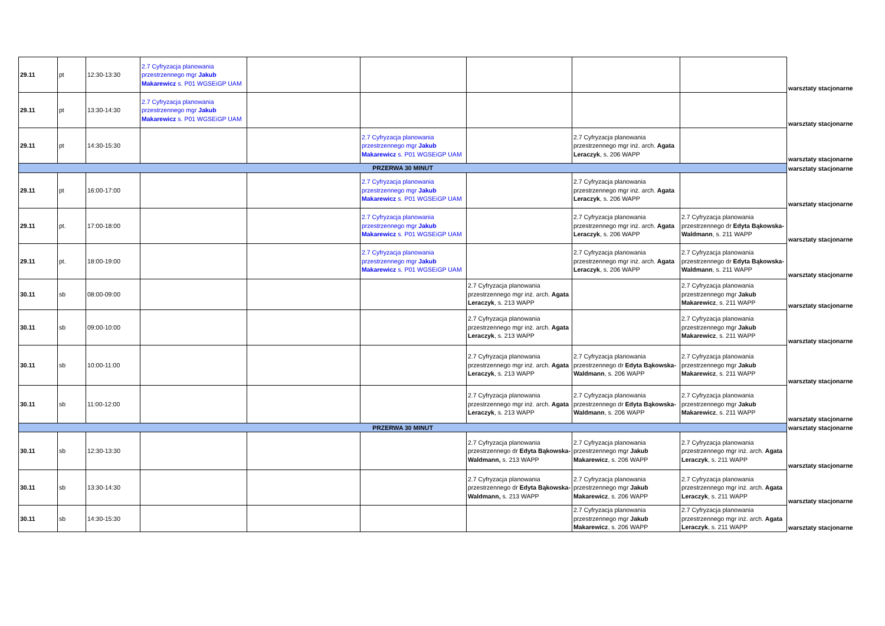| 29.11 | pt | 12:30-13:30 | 2.7 Cyfryzacja planowania przestrzennego mgr Jakub Makarewicz s. P01 WGSEiGP UAM | | | | | | warsztaty stacjonarne |
| 29.11 | pt | 13:30-14:30 | 2.7 Cyfryzacja planowania przestrzennego mgr Jakub Makarewicz s. P01 WGSEiGP UAM | | | | | | warsztaty stacjonarne |
| 29.11 | pt | 14:30-15:30 | | | 2.7 Cyfryzacja planowania przestrzennego mgr Jakub Makarewicz s. P01 WGSEiGP UAM | | 2.7 Cyfryzacja planowania przestrzennego mgr inż. arch. Agata Leraczyk , s. 206 WAPP | | warsztaty stacjonarne |
| PRZERWA 30 MINUT | | | | | | | | | warsztaty stacjonarne |
| 29.11 | pt | 16:00-17:00 | | | 2.7 Cyfryzacja planowania przestrzennego mgr Jakub Makarewicz s. P01 WGSEiGP UAM | | 2.7 Cyfryzacja planowania przestrzennego mgr inż. arch. Agata Leraczyk , s. 206 WAPP | | warsztaty stacjonarne |
| 29.11 | pt. | 17:00-18:00 | | | 2.7 Cyfryzacja planowania przestrzennego mgr Jakub Makarewicz s. P01 WGSEiGP UAM | | 2.7 Cyfryzacja planowania przestrzennego mgr inż. arch. Agata Leraczyk , s. 206 WAPP | 2.7 Cyfryzacja planowania przestrzennego dr Edyta Bąkowska-Waldmann , s. 211 WAPP | warsztaty stacjonarne |
| 29.11 | pt. | 18:00-19:00 | | | 2.7 Cyfryzacja planowania przestrzennego mgr Jakub Makarewicz s. P01 WGSEiGP UAM | | 2.7 Cyfryzacja planowania przestrzennego mgr inż. arch. Agata Leraczyk , s. 206 WAPP | 2.7 Cyfryzacja planowania przestrzennego dr Edyta Bąkowska-Waldmann , s. 211 WAPP | warsztaty stacjonarne |
| 30.11 | sb | 08:00-09:00 | | | | 2.7 Cyfryzacja planowania przestrzennego mgr inż. arch. Agata Leraczyk , s. 213 WAPP | | 2.7 Cyfryzacja planowania przestrzennego mgr Jakub Makarewicz , s. 211 WAPP | warsztaty stacjonarne |
| 30.11 | sb | 09:00-10:00 | | | | 2.7 Cyfryzacja planowania przestrzennego mgr inż. arch. Agata Leraczyk , s. 213 WAPP | | 2.7 Cyfryzacja planowania przestrzennego mgr Jakub Makarewicz , s. 211 WAPP | warsztaty stacjonarne |
| 30.11 | sb | 10:00-11:00 | | | | 2.7 Cyfryzacja planowania przestrzennego mgr inż. arch. Agata Leraczyk , s. 213 WAPP | 2.7 Cyfryzacja planowania przestrzennego dr Edyta Bąkowska-Waldmann , s. 206 WAPP | 2.7 Cyfryzacja planowania przestrzennego mgr Jakub Makarewicz , s. 211 WAPP | warsztaty stacjonarne |
| 30.11 | sb | 11:00-12:00 | | | | 2.7 Cyfryzacja planowania przestrzennego mgr inż. arch. Agata Leraczyk , s. 213 WAPP | 2.7 Cyfryzacja planowania przestrzennego dr Edyta Bąkowska-Waldmann , s. 206 WAPP | 2.7 Cyfryzacja planowania przestrzennego mgr Jakub Makarewicz , s. 211 WAPP | warsztaty stacjonarne |
| PRZERWA 30 MINUT | | | | | | | | | warsztaty stacjonarne |
| 30.11 | sb | 12:30-13:30 | | | | 2.7 Cyfryzacja planowania przestrzennego dr Edyta Bąkowska-Waldmann, s. 213 WAPP | 2.7 Cyfryzacja planowania przestrzennego mgr Jakub Makarewicz , s. 206 WAPP | 2.7 Cyfryzacja planowania przestrzennego mgr inż. arch. Agata Leraczyk , s. 211 WAPP | warsztaty stacjonarne |
| 30.11 | sb | 13:30-14:30 | | | | 2.7 Cyfryzacja planowania przestrzennego dr Edyta Bąkowska-Waldmann, s. 213 WAPP | 2.7 Cyfryzacja planowania przestrzennego mgr Jakub Makarewicz , s. 206 WAPP | 2.7 Cyfryzacja planowania przestrzennego mgr inż. arch. Agata Leraczyk , s. 211 WAPP | warsztaty stacjonarne |
| 30.11 | sb | 14:30-15:30 | | | | | 2.7 Cyfryzacja planowania przestrzennego mgr Jakub Makarewicz , s. 206 WAPP | 2.7 Cyfryzacja planowania przestrzennego mgr inż. arch. Agata Leraczyk , s. 211 WAPP | warsztaty stacjonarne |